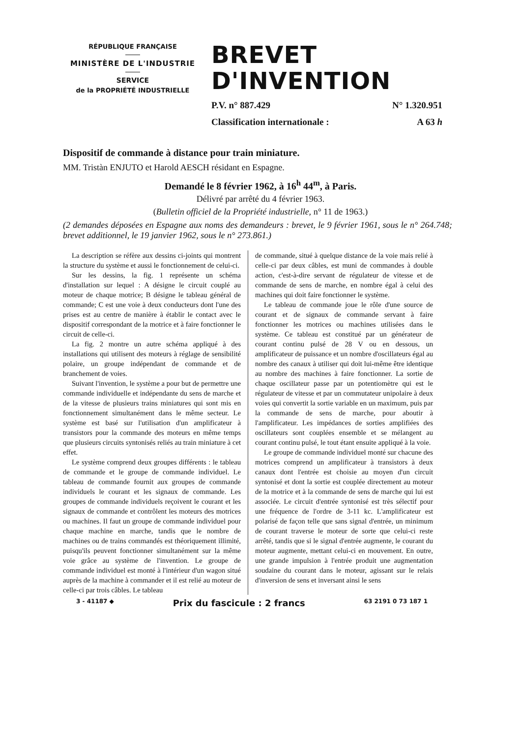RÉPUBLIQUE FRANÇAISE
MINISTÈRE DE L'INDUSTRIE
SERVICE
de la PROPRIÉTÉ INDUSTRIELLE
BREVET D'INVENTION
P.V. n° 887.429 N° 1.320.951
Classification internationale : A 63 h
Dispositif de commande à distance pour train miniature.
MM. Tristàn ENJUTO et Harold AESCH résidant en Espagne.
Demandé le 8 février 1962, à 16<sup>h</sup> 44<sup>m</sup>, à Paris.
Délivré par arrêté du 4 février 1963.
(Bulletin officiel de la Propriété industrielle, n° 11 de 1963.)
(2 demandes déposées en Espagne aux noms des demandeurs : brevet, le 9 février 1961, sous le n° 264.748; brevet additionnel, le 19 janvier 1962, sous le n° 273.861.)
La description se réfère aux dessins ci-joints qui montrent la structure du système et aussi le fonctionnement de celui-ci.
Sur les dessins, la fig. 1 représente un schéma d'installation sur lequel : A désigne le circuit couplé au moteur de chaque motrice; B désigne le tableau général de commande; C est une voie à deux conducteurs dont l'une des prises est au centre de manière à établir le contact avec le dispositif correspondant de la motrice et à faire fonctionner le circuit de celle-ci.
La fig. 2 montre un autre schéma appliqué à des installations qui utilisent des moteurs à réglage de sensibilité polaire, un groupe indépendant de commande et de branchement de voies.
Suivant l'invention, le système a pour but de permettre une commande individuelle et indépendante du sens de marche et de la vitesse de plusieurs trains miniatures qui sont mis en fonctionnement simultanément dans le même secteur. Le système est basé sur l'utilisation d'un amplificateur à transistors pour la commande des moteurs en même temps que plusieurs circuits syntonisés reliés au train miniature à cet effet.
Le système comprend deux groupes différents : le tableau de commande et le groupe de commande individuel. Le tableau de commande fournit aux groupes de commande individuels le courant et les signaux de commande. Les groupes de commande individuels reçoivent le courant et les signaux de commande et contrôlent les moteurs des motrices ou machines. Il faut un groupe de commande individuel pour chaque machine en marche, tandis que le nombre de machines ou de trains commandés est théoriquement illimité, puisqu'ils peuvent fonctionner simultanément sur la même voie grâce au système de l'invention. Le groupe de commande individuel est monté à l'intérieur d'un wagon situé auprès de la machine à commander et il est relié au moteur de celle-ci par trois câbles. Le tableau
de commande, situé à quelque distance de la voie mais relié à celle-ci par deux câbles, est muni de commandes à double action, c'est-à-dire servant de régulateur de vitesse et de commande de sens de marche, en nombre égal à celui des machines qui doit faire fonctionner le système.
Le tableau de commande joue le rôle d'une source de courant et de signaux de commande servant à faire fonctionner les motrices ou machines utilisées dans le système. Ce tableau est constitué par un générateur de courant continu pulsé de 28 V ou en dessous, un amplificateur de puissance et un nombre d'oscillateurs égal au nombre des canaux à utiliser qui doit lui-même être identique au nombre des machines à faire fonctionner. La sortie de chaque oscillateur passe par un potentiomètre qui est le régulateur de vitesse et par un commutateur unipolaire à deux voies qui convertit la sortie variable en un maximum, puis par la commande de sens de marche, pour aboutir à l'amplificateur. Les impédances de sorties amplifiées des oscillateurs sont couplées ensemble et se mélangent au courant continu pulsé, le tout étant ensuite appliqué à la voie.
Le groupe de commande individuel monté sur chacune des motrices comprend un amplificateur à transistors à deux canaux dont l'entrée est choisie au moyen d'un circuit syntonisé et dont la sortie est couplée directement au moteur de la motrice et à la commande de sens de marche qui lui est associée. Le circuit d'entrée syntonisé est très sélectif pour une fréquence de l'ordre de 3-11 kc. L'amplificateur est polarisé de façon telle que sans signal d'entrée, un minimum de courant traverse le moteur de sorte que celui-ci reste arrêté, tandis que si le signal d'entrée augmente, le courant du moteur augmente, mettant celui-ci en mouvement. En outre, une grande impulsion à l'entrée produit une augmentation soudaine du courant dans le moteur, agissant sur le relais d'inversion de sens et inversant ainsi le sens
3 - 41187 ◆ Prix du fascicule : 2 francs 63 2191 0 73 187 1